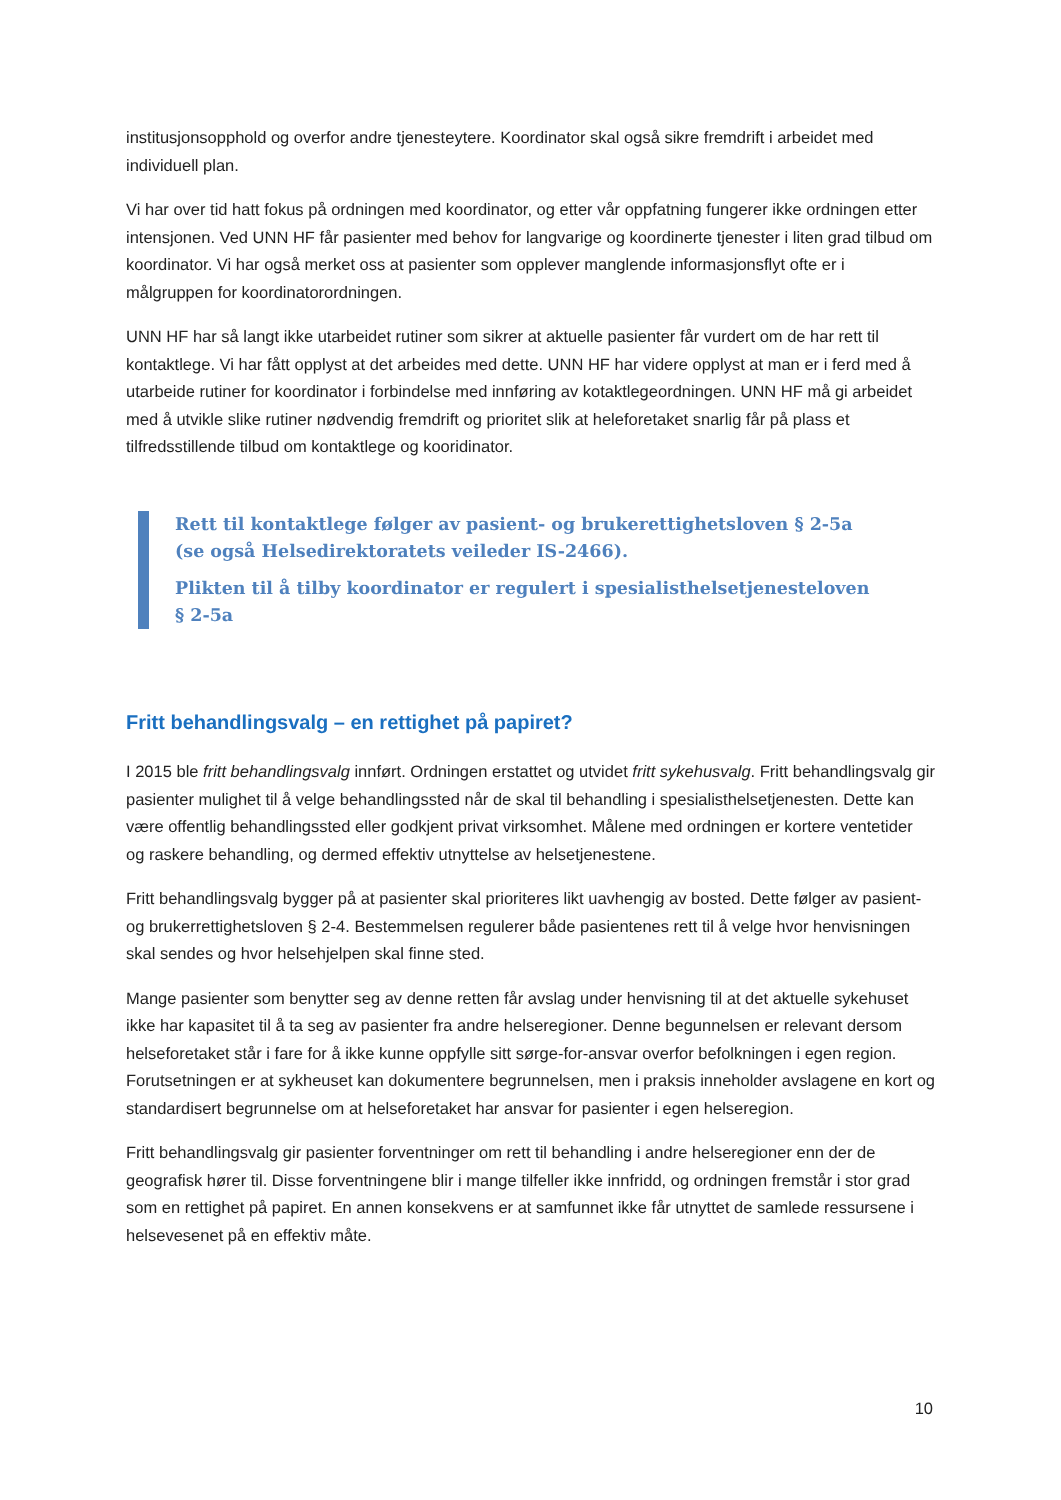institusjonsopphold og overfor andre tjenesteytere. Koordinator skal også sikre fremdrift i arbeidet med individuell plan.
Vi har over tid hatt fokus på ordningen med koordinator, og etter vår oppfatning fungerer ikke ordningen etter intensjonen. Ved UNN HF får pasienter med behov for langvarige og koordinerte tjenester i liten grad tilbud om koordinator. Vi har også merket oss at pasienter som opplever manglende informasjonsflyt ofte er i målgruppen for koordinatorordningen.
UNN HF har så langt ikke utarbeidet rutiner som sikrer at aktuelle pasienter får vurdert om de har rett til kontaktlege. Vi har fått opplyst at det arbeides med dette. UNN HF har videre opplyst at man er i ferd med å utarbeide rutiner for koordinator i forbindelse med innføring av kotaktlegeordningen. UNN HF må gi arbeidet med å utvikle slike rutiner nødvendig fremdrift og prioritet slik at heleforetaket snarlig får på plass et tilfredsstillende tilbud om kontaktlege og kooridinator.
Rett til kontaktlege følger av pasient- og brukerettighetsloven § 2-5a
(se også Helsedirektoratets veileder IS-2466).
Plikten til å tilby koordinator er regulert i spesialisthelsetjenesteloven
§ 2-5a
Fritt behandlingsvalg – en rettighet på papiret?
I 2015 ble fritt behandlingsvalg innført. Ordningen erstattet og utvidet fritt sykehusvalg. Fritt behandlingsvalg gir pasienter mulighet til å velge behandlingssted når de skal til behandling i spesialisthelsetjenesten. Dette kan være offentlig behandlingssted eller godkjent privat virksomhet. Målene med ordningen er kortere ventetider og raskere behandling, og dermed effektiv utnyttelse av helsetjenestene.
Fritt behandlingsvalg bygger på at pasienter skal prioriteres likt uavhengig av bosted. Dette følger av pasient- og brukerrettighetsloven § 2-4. Bestemmelsen regulerer både pasientenes rett til å velge hvor henvisningen skal sendes og hvor helsehjelpen skal finne sted.
Mange pasienter som benytter seg av denne retten får avslag under henvisning til at det aktuelle sykehuset ikke har kapasitet til å ta seg av pasienter fra andre helseregioner. Denne begunnelsen er relevant dersom helseforetaket står i fare for å ikke kunne oppfylle sitt sørge-for-ansvar overfor befolkningen i egen region. Forutsetningen er at sykheuset kan dokumentere begrunnelsen, men i praksis inneholder avslagene en kort og standardisert begrunnelse om at helseforetaket har ansvar for pasienter i egen helseregion.
Fritt behandlingsvalg gir pasienter forventninger om rett til behandling i andre helseregioner enn der de geografisk hører til. Disse forventningene blir i mange tilfeller ikke innfridd, og ordningen fremstår i stor grad som en rettighet på papiret. En annen konsekvens er at samfunnet ikke får utnyttet de samlede ressursene i helsevesenet på en effektiv måte.
10